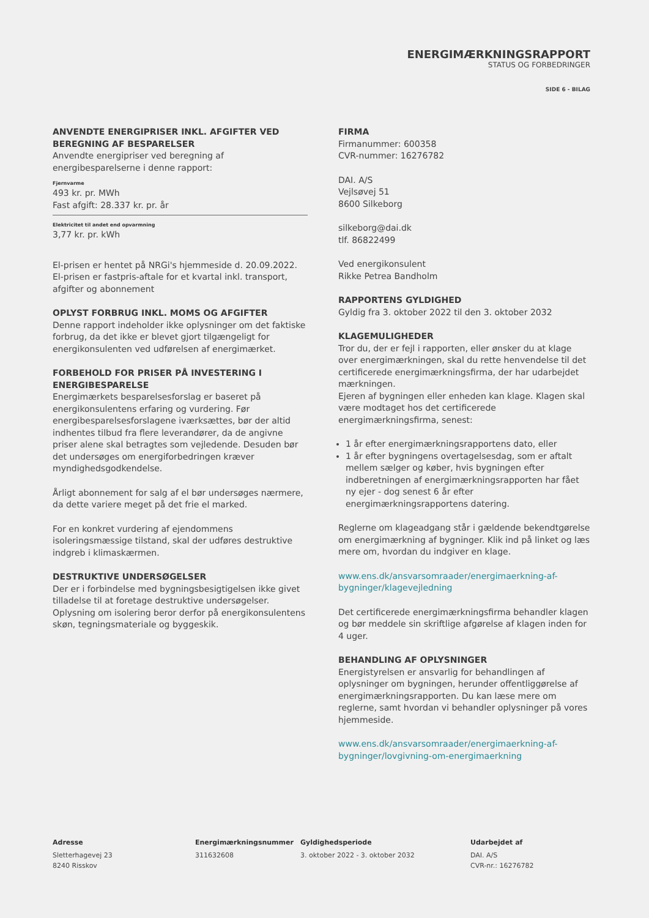ENERGIMÆRKNINGSRAPPORT
STATUS OG FORBEDRINGER
SIDE 6 - BILAG
ANVENDTE ENERGIPRISER INKL. AFGIFTER VED BEREGNING AF BESPARELSER
Anvendte energipriser ved beregning af energibesparelserne i denne rapport:
Fjernvarme
493 kr. pr. MWh
Fast afgift: 28.337 kr. pr. år
Elektricitet til andet end opvarmning
3,77 kr. pr. kWh
El-prisen er hentet på NRGi's hjemmeside d. 20.09.2022. El-prisen er fastpris-aftale for et kvartal inkl. transport, afgifter og abonnement
OPLYST FORBRUG INKL. MOMS OG AFGIFTER
Denne rapport indeholder ikke oplysninger om det faktiske forbrug, da det ikke er blevet gjort tilgængeligt for energikonsulenten ved udførelsen af energimærket.
FORBEHOLD FOR PRISER PÅ INVESTERING I ENERGIBESPARELSE
Energimærkets besparelsesforslag er baseret på energikonsulentens erfaring og vurdering. Før energibesparelsesforslagene iværksættes, bør der altid indhentes tilbud fra flere leverandører, da de angivne priser alene skal betragtes som vejledende. Desuden bør det undersøges om energiforbedringen kræver myndighedsgodkendelse.
Årligt abonnement for salg af el bør undersøges nærmere, da dette variere meget på det frie el marked.
For en konkret vurdering af ejendommens isoleringsmæssige tilstand, skal der udføres destruktive indgreb i klimaskærmen.
DESTRUKTIVE UNDERSØGELSER
Der er i forbindelse med bygningsbesigtigelsen ikke givet tilladelse til at foretage destruktive undersøgelser. Oplysning om isolering beror derfor på energikonsulentens skøn, tegningsmateriale og byggeskik.
FIRMA
Firmanummer: 600358
CVR-nummer: 16276782
DAI. A/S
Vejlsøvej 51
8600 Silkeborg
silkeborg@dai.dk
tlf. 86822499
Ved energikonsulent
Rikke Petrea Bandholm
RAPPORTENS GYLDIGHED
Gyldig fra 3. oktober 2022 til den 3. oktober 2032
KLAGEMULIGHEDER
Tror du, der er fejl i rapporten, eller ønsker du at klage over energimærkningen, skal du rette henvendelse til det certificerede energimærkningsfirma, der har udarbejdet mærkningen.
Ejeren af bygningen eller enheden kan klage. Klagen skal være modtaget hos det certificerede energimærkningsfirma, senest:
1 år efter energimærkningsrapportens dato, eller
1 år efter bygningens overtagelsesdag, som er aftalt mellem sælger og køber, hvis bygningen efter indberetningen af energimærkningsrapporten har fået ny ejer - dog senest 6 år efter energimærkningsrapportens datering.
Reglerne om klageadgang står i gældende bekendtgørelse om energimærkning af bygninger. Klik ind på linket og læs mere om, hvordan du indgiver en klage.
www.ens.dk/ansvarsomraader/energimaerkning-af-bygninger/klagevejledning
Det certificerede energimærkningsfirma behandler klagen og bør meddele sin skriftlige afgørelse af klagen inden for 4 uger.
BEHANDLING AF OPLYSNINGER
Energistyrelsen er ansvarlig for behandlingen af oplysninger om bygningen, herunder offentliggørelse af energimærkningsrapporten. Du kan læse mere om reglerne, samt hvordan vi behandler oplysninger på vores hjemmeside.
www.ens.dk/ansvarsomraader/energimaerkning-af-bygninger/lovgivning-om-energimaerkning
Adresse
Sletterhagevej 23
8240 Risskov
Energimærkningsnummer
311632608
Gyldighedsperiode
3. oktober 2022 - 3. oktober 2032
Udarbejdet af
DAI. A/S
CVR-nr.: 16276782